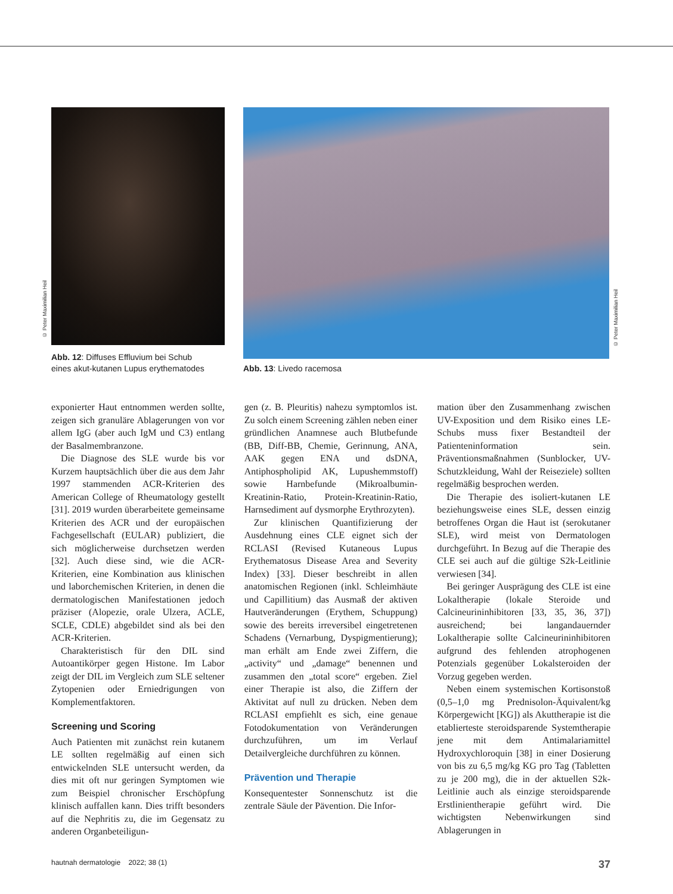© Peter Maximilian Heil
© Peter Maximilian Heil
Abb. 12: Diffuses Effluvium bei Schub
eines akut-kutanen Lupus erythematodes
Abb. 13: Livedo racemosa
exponierter Haut entnommen werden sollte, zeigen sich granuläre Ablagerungen von vor allem IgG (aber auch IgM und C3) entlang der Basalmembranzone.
Die Diagnose des SLE wurde bis vor Kurzem hauptsächlich über die aus dem Jahr 1997 stammenden ACR-Kriterien des American College of Rheumatology gestellt [31]. 2019 wurden überarbeitete gemeinsame Kriterien des ACR und der europäischen Fachgesellschaft (EULAR) publiziert, die sich möglicherweise durchsetzen werden [32]. Auch diese sind, wie die ACR-Kriterien, eine Kombination aus klinischen und laborchemischen Kriterien, in denen die dermatologischen Manifestationen jedoch präziser (Alopezie, orale Ulzera, ACLE, SCLE, CDLE) abgebildet sind als bei den ACR-Kriterien.
Charakteristisch für den DIL sind Autoantikörper gegen Histone. Im Labor zeigt der DIL im Vergleich zum SLE seltener Zytopenien oder Erniedrigungen von Komplementfaktoren.
Screening und Scoring
Auch Patienten mit zunächst rein kutanem LE sollten regelmäßig auf einen sich entwickelnden SLE untersucht werden, da dies mit oft nur geringen Symptomen wie zum Beispiel chronischer Erschöpfung klinisch auffallen kann. Dies trifft besonders auf die Nephritis zu, die im Gegensatz zu anderen Organbeteiligun-
gen (z. B. Pleuritis) nahezu symptomlos ist. Zu solch einem Screening zählen neben einer gründlichen Anamnese auch Blutbefunde (BB, Diff-BB, Chemie, Gerinnung, ANA, AAK gegen ENA und dsDNA, Antiphospholipid AK, Lupushemmstoff) sowie Harnbefunde (Mikroalbumin-Kreatinin-Ratio, Protein-Kreatinin-Ratio, Harnsediment auf dysmorphe Erythrozyten).
Zur klinischen Quantifizierung der Ausdehnung eines CLE eignet sich der RCLASI (Revised Kutaneous Lupus Erythematosus Disease Area and Severity Index) [33]. Dieser beschreibt in allen anatomischen Regionen (inkl. Schleimhäute und Capillitium) das Ausmaß der aktiven Hautveränderungen (Erythem, Schuppung) sowie des bereits irreversibel eingetretenen Schadens (Vernarbung, Dyspigmentierung); man erhält am Ende zwei Ziffern, die „activity“ und „damage“ benennen und zusammen den „total score“ ergeben. Ziel einer Therapie ist also, die Ziffern der Aktivitat auf null zu drücken. Neben dem RCLASI empfiehlt es sich, eine genaue Fotodokumentation von Veränderungen durchzuführen, um im Verlauf Detailvergleiche durchführen zu können.
Prävention und Therapie
Konsequentester Sonnenschutz ist die zentrale Säule der Pävention. Die Infor-
mation über den Zusammenhang zwischen UV-Exposition und dem Risiko eines LE-Schubs muss fixer Bestandteil der Patienteninformation sein. Präventionsmaßnahmen (Sunblocker, UV-Schutzkleidung, Wahl der Reiseziele) sollten regelmäßig besprochen werden.
Die Therapie des isoliert-kutanen LE beziehungsweise eines SLE, dessen einzig betroffenes Organ die Haut ist (serokutaner SLE), wird meist von Dermatologen durchgeführt. In Bezug auf die Therapie des CLE sei auch auf die gültige S2k-Leitlinie verwiesen [34].
Bei geringer Ausprägung des CLE ist eine Lokaltherapie (lokale Steroide und Calcineurininhibitoren [33, 35, 36, 37]) ausreichend; bei langandauernder Lokaltherapie sollte Calcineurininhibitoren aufgrund des fehlenden atrophogenen Potenzials gegenüber Lokalsteroiden der Vorzug gegeben werden.
Neben einem systemischen Kortisonstoß (0,5–1,0 mg Prednisolon-Äquivalent/kg Körpergewicht [KG]) als Akuttherapie ist die etablierteste steroidsparende Systemtherapie jene mit dem Antimalariamittel Hydroxychloroquin [38] in einer Dosierung von bis zu 6,5 mg/kg KG pro Tag (Tabletten zu je 200 mg), die in der aktuellen S2k-Leitlinie auch als einzige steroidsparende Erstlinientherapie geführt wird. Die wichtigsten Nebenwirkungen sind Ablagerungen in
hautnah dermatologie 2022; 38 (1) 37